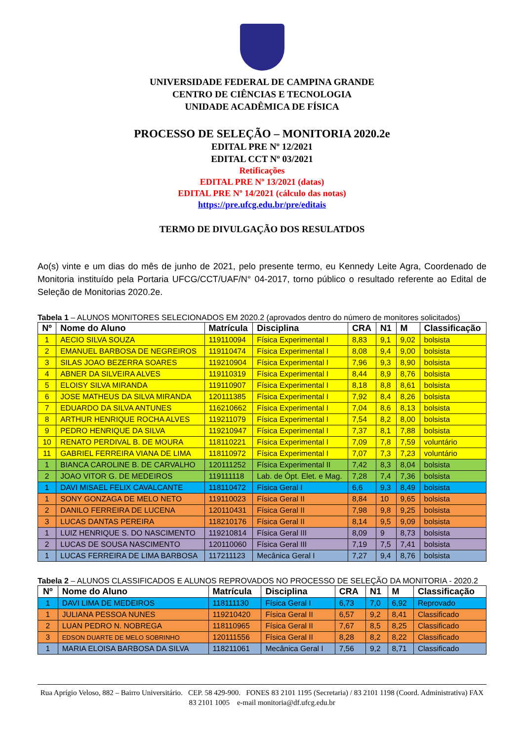UNIVERSIDADE FEDERAL DE CAMPINA GRANDE
CENTRO DE CIÊNCIAS E TECNOLOGIA
UNIDADE ACADÊMICA DE FÍSICA
PROCESSO DE SELEÇÃO – MONITORIA 2020.2e
EDITAL PRE Nº 12/2021
EDITAL CCT Nº 03/2021
Retificações
EDITAL PRE Nº 13/2021 (datas)
EDITAL PRE Nº 14/2021 (cálculo das notas)
https://pre.ufcg.edu.br/pre/editais
TERMO DE DIVULGAÇÃO DOS RESULATDOS
Ao(s) vinte e um dias do mês de junho de 2021, pelo presente termo, eu Kennedy Leite Agra, Coordenado de Monitoria instituído pela Portaria UFCG/CCT/UAF/N° 04-2017, torno público o resultado referente ao Edital de Seleção de Monitorias 2020.2e.
Tabela 1 – ALUNOS MONITORES SELECIONADOS EM 2020.2 (aprovados dentro do número de monitores solicitados)
| Nº | Nome do Aluno | Matrícula | Disciplina | CRA | N1 | M | Classificação |
| --- | --- | --- | --- | --- | --- | --- | --- |
| 1 | AECIO SILVA SOUZA | 119110094 | Física Experimental I | 8,83 | 9,1 | 9,02 | bolsista |
| 2 | EMANUEL BARBOSA DE NEGREIROS | 119110474 | Física Experimental I | 8,08 | 9,4 | 9,00 | bolsista |
| 3 | SILAS JOAO BEZERRA SOARES | 119210904 | Física Experimental I | 7,96 | 9,3 | 8,90 | bolsista |
| 4 | ABNER DA SILVEIRA ALVES | 119110319 | Física Experimental I | 8,44 | 8,9 | 8,76 | bolsista |
| 5 | ELOISY SILVA MIRANDA | 119110907 | Física Experimental I | 8,18 | 8,8 | 8,61 | bolsista |
| 6 | JOSE MATHEUS DA SILVA MIRANDA | 120111385 | Física Experimental I | 7,92 | 8,4 | 8,26 | bolsista |
| 7 | EDUARDO DA SILVA ANTUNES | 116210662 | Física Experimental I | 7,04 | 8,6 | 8,13 | bolsista |
| 8 | ARTHUR HENRIQUE ROCHA ALVES | 119211079 | Física Experimental I | 7,54 | 8,2 | 8,00 | bolsista |
| 9 | PEDRO HENRIQUE DA SILVA | 119210947 | Física Experimental I | 7,37 | 8,1 | 7,88 | bolsista |
| 10 | RENATO PERDIVAL B. DE MOURA | 118110221 | Física Experimental I | 7,09 | 7,8 | 7,59 | voluntário |
| 11 | GABRIEL FERREIRA VIANA DE LIMA | 118110972 | Física Experimental I | 7,07 | 7,3 | 7,23 | voluntário |
| 1 | BIANCA CAROLINE B. DE CARVALHO | 120111252 | Física Experimental II | 7,42 | 8,3 | 8,04 | bolsista |
| 2 | JOAO VITOR G. DE MEDEIROS | 119111118 | Lab. de Ópt. Elet. e Mag. | 7,28 | 7,4 | 7,36 | bolsista |
| 1 | DAVI MISAEL FELIX CAVALCANTE | 118110472 | Física Geral I | 6,6 | 9,3 | 8,49 | bolsista |
| 1 | SONY GONZAGA DE MELO NETO | 119110023 | Física Geral II | 8,84 | 10 | 9,65 | bolsista |
| 2 | DANILO FERREIRA DE LUCENA | 120110431 | Física Geral II | 7,98 | 9,8 | 9,25 | bolsista |
| 3 | LUCAS DANTAS PEREIRA | 118210176 | Física Geral II | 8,14 | 9,5 | 9,09 | bolsista |
| 1 | LUIZ HENRIQUE S. DO NASCIMENTO | 119210814 | Física Geral III | 8,09 | 9 | 8,73 | bolsista |
| 2 | LUCAS DE SOUSA NASCIMENTO | 120110060 | Física Geral III | 7,19 | 7,5 | 7,41 | bolsista |
| 1 | LUCAS FERREIRA DE LIMA BARBOSA | 117211123 | Mecânica Geral I | 7,27 | 9,4 | 8,76 | bolsista |
Tabela 2 – ALUNOS CLASSIFICADOS E ALUNOS REPROVADOS NO PROCESSO DE SELEÇÃO DA MONITORIA - 2020.2
| Nº | Nome do Aluno | Matrícula | Disciplina | CRA | N1 | M | Classificação |
| --- | --- | --- | --- | --- | --- | --- | --- |
| 1 | DAVI LIMA DE MEDEIROS | 118111130 | Física Geral I | 6,73 | 7,0 | 6,92 | Reprovado |
| 1 | JULIANA PESSOA NUNES | 119210420 | Física Geral II | 6,57 | 9,2 | 8,41 | Classificado |
| 2 | LUAN PEDRO N. NOBREGA | 118110965 | Física Geral II | 7,67 | 8,5 | 8,25 | Classificado |
| 3 | EDSON DUARTE DE MELO SOBRINHO | 120111556 | Física Geral II | 8,28 | 8,2 | 8,22 | Classificado |
| 1 | MARIA ELOISA BARBOSA DA SILVA | 118211061 | Mecânica Geral I | 7,56 | 9,2 | 8,71 | Classificado |
Rua Aprígio Veloso, 882 – Bairro Universitário. CEP. 58 429-900. FONES 83 2101 1195 (Secretaria) / 83 2101 1198 (Coord. Administrativa) FAX 83 2101 1005 e-mail monitoria@df.ufcg.edu.br